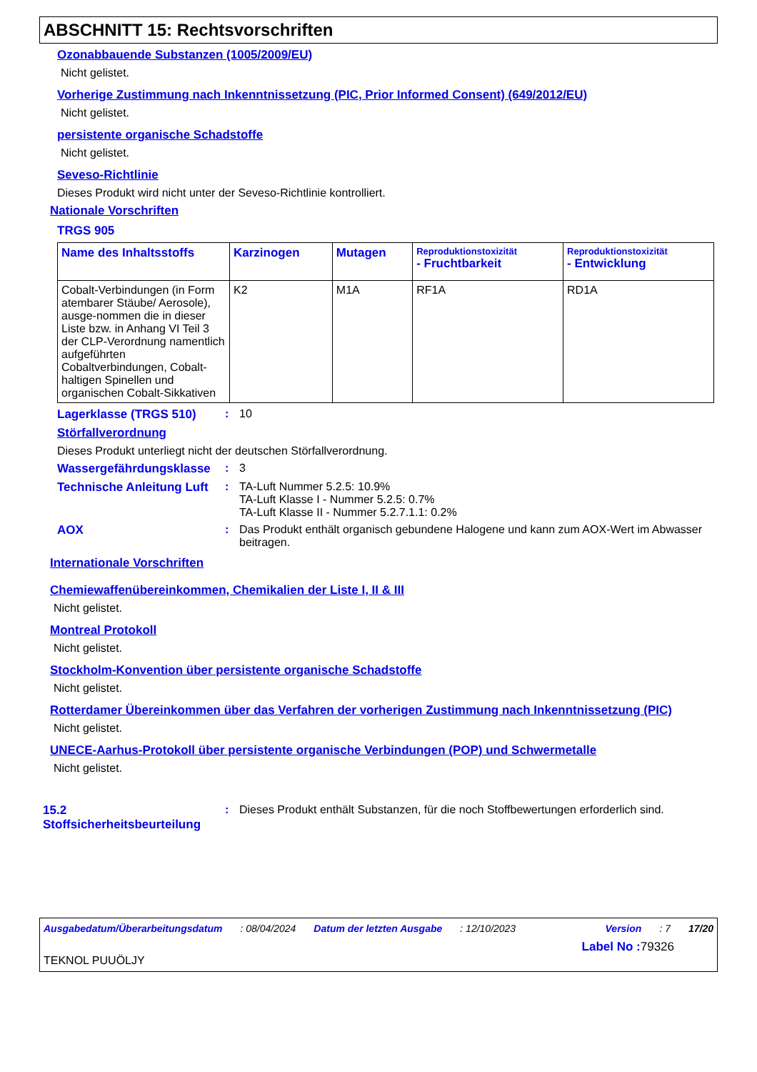ABSCHNITT 15: Rechtsvorschriften
Ozonabbauende Substanzen (1005/2009/EU)
Nicht gelistet.
Vorherige Zustimmung nach Inkenntnissetzung (PIC, Prior Informed Consent) (649/2012/EU)
Nicht gelistet.
persistente organische Schadstoffe
Nicht gelistet.
Seveso-Richtlinie
Dieses Produkt wird nicht unter der Seveso-Richtlinie kontrolliert.
Nationale Vorschriften
TRGS 905
| Name des Inhaltsstoffs | Karzinogen | Mutagen | Reproduktionstoxizität - Fruchtbarkeit | Reproduktionstoxizität - Entwicklung |
| --- | --- | --- | --- | --- |
| Cobalt-Verbindungen (in Form atembarer Stäube/ Aerosole), ausge-nommen die in dieser Liste bzw. in Anhang VI Teil 3 der CLP-Verordnung namentlich aufgeführten Cobaltverbindungen, Cobalt-haltigen Spinellen und organischen Cobalt-Sikkativen | K2 | M1A | RF1A | RD1A |
Lagerklasse (TRGS 510): 10
Störfallverordnung
Dieses Produkt unterliegt nicht der deutschen Störfallverordnung.
Wassergefährdungsklasse: 3
Technische Anleitung Luft: TA-Luft Nummer 5.2.5: 10.9%
TA-Luft Klasse I - Nummer 5.2.5: 0.7%
TA-Luft Klasse II - Nummer 5.2.7.1.1: 0.2%
AOX: Das Produkt enthält organisch gebundene Halogene und kann zum AOX-Wert im Abwasser beitragen.
Internationale Vorschriften
Chemiewaffenübereinkommen, Chemikalien der Liste I, II & III
Nicht gelistet.
Montreal Protokoll
Nicht gelistet.
Stockholm-Konvention über persistente organische Schadstoffe
Nicht gelistet.
Rotterdamer Übereinkommen über das Verfahren der vorherigen Zustimmung nach Inkenntnissetzung (PIC)
Nicht gelistet.
UNECE-Aarhus-Protokoll über persistente organische Verbindungen (POP) und Schwermetalle
Nicht gelistet.
15.2 Stoffsicherheitsbeurteilung: Dieses Produkt enthält Substanzen, für die noch Stoffbewertungen erforderlich sind.
Ausgabedatum/Überarbeitungsdatum: 08/04/2024 Datum der letzten Ausgabe: 12/10/2023 Version: 7 17/20
Label No : 79326
TEKNOL PUUÖLJY